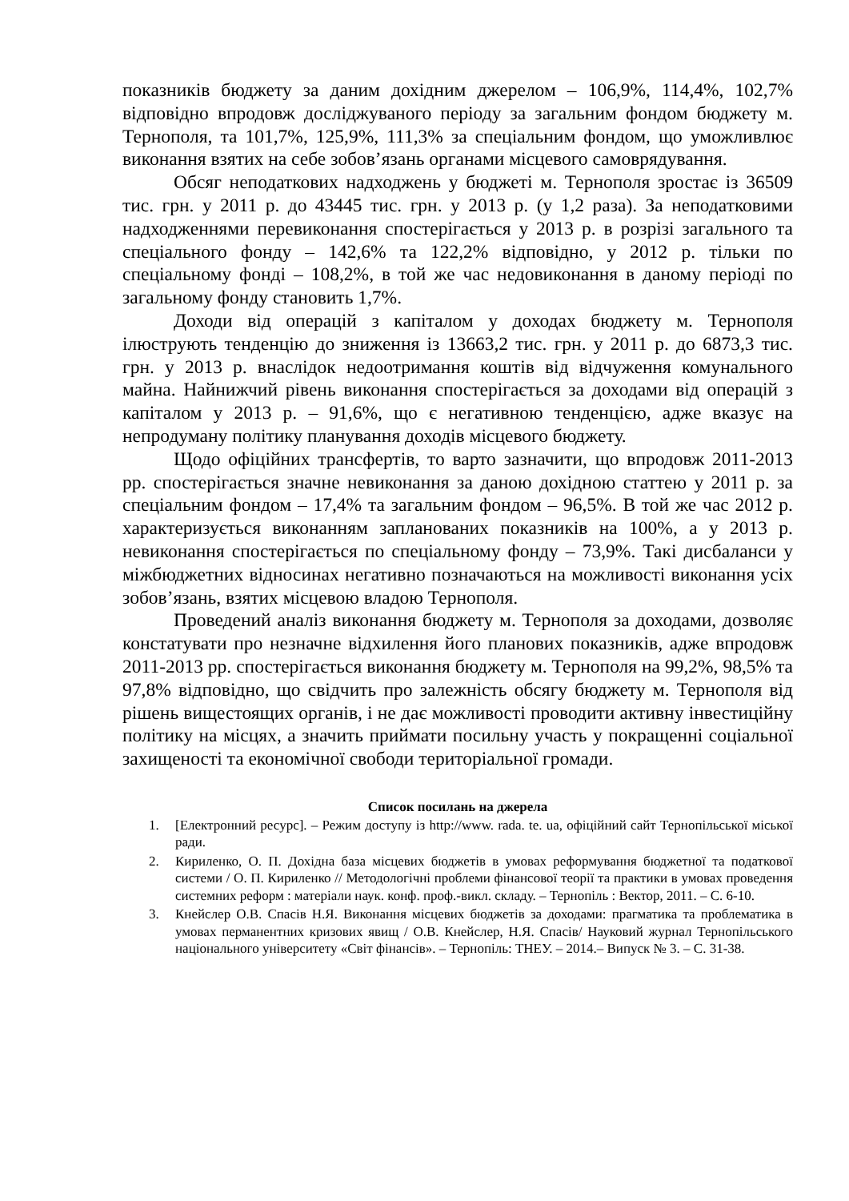показників бюджету за даним дохідним джерелом – 106,9%, 114,4%, 102,7% відповідно впродовж досліджуваного періоду за загальним фондом бюджету м. Тернополя, та 101,7%, 125,9%, 111,3% за спеціальним фондом, що уможливлює виконання взятих на себе зобов’язань органами місцевого самоврядування.
Обсяг неподаткових надходжень у бюджеті м. Тернополя зростає із 36509 тис. грн. у 2011 р. до 43445 тис. грн. у 2013 р. (у 1,2 раза). За неподатковими надходженнями перевиконання спостерігається у 2013 р. в розрізі загального та спеціального фонду – 142,6% та 122,2% відповідно, у 2012 р. тільки по спеціальному фонді – 108,2%, в той же час недовиконання в даному періоді по загальному фонду становить 1,7%.
Доходи від операцій з капіталом у доходах бюджету м. Тернополя ілюструють тенденцію до зниження із 13663,2 тис. грн. у 2011 р. до 6873,3 тис. грн. у 2013 р. внаслідок недоотримання коштів від відчуження комунального майна. Найнижчий рівень виконання спостерігається за доходами від операцій з капіталом у 2013 р. – 91,6%, що є негативною тенденцією, адже вказує на непродуману політику планування доходів місцевого бюджету.
Щодо офіційних трансфертів, то варто зазначити, що впродовж 2011-2013 рр. спостерігається значне невиконання за даною дохідною статтею у 2011 р. за спеціальним фондом – 17,4% та загальним фондом – 96,5%. В той же час 2012 р. характеризується виконанням запланованих показників на 100%, а у 2013 р. невиконання спостерігається по спеціальному фонду – 73,9%. Такі дисбаланси у міжбюджетних відносинах негативно позначаються на можливості виконання усіх зобов’язань, взятих місцевою владою Тернополя.
Проведений аналіз виконання бюджету м. Тернополя за доходами, дозволяє констатувати про незначне відхилення його планових показників, адже впродовж 2011-2013 рр. спостерігається виконання бюджету м. Тернополя на 99,2%, 98,5% та 97,8% відповідно, що свідчить про залежність обсягу бюджету м. Тернополя від рішень вищестоящих органів, і не дає можливості проводити активну інвестиційну політику на місцях, а значить приймати посильну участь у покращенні соціальної захищеності та економічної свободи територіальної громади.
Список посилань на джерела
1. [Електронний ресурс]. – Режим доступу із http://www. rada. te. ua, офіційний сайт Тернопільської міської ради.
2. Кириленко, О. П. Дохідна база місцевих бюджетів в умовах реформування бюджетної та податкової системи / О. П. Кириленко // Методологічні проблеми фінансової теорії та практики в умовах проведення системних реформ : матеріали наук. конф. проф.-викл. складу. – Тернопіль : Вектор, 2011. – С. 6-10.
3. Кнейслер О.В. Спасів Н.Я. Виконання місцевих бюджетів за доходами: прагматика та проблематика в умовах перманентних кризових явищ / О.В. Кнейслер, Н.Я. Спасів/ Науковий журнал Тернопільського національного університету «Світ фінансів». – Тернопіль: ТНЕУ. – 2014.– Випуск № 3. – С. 31-38.